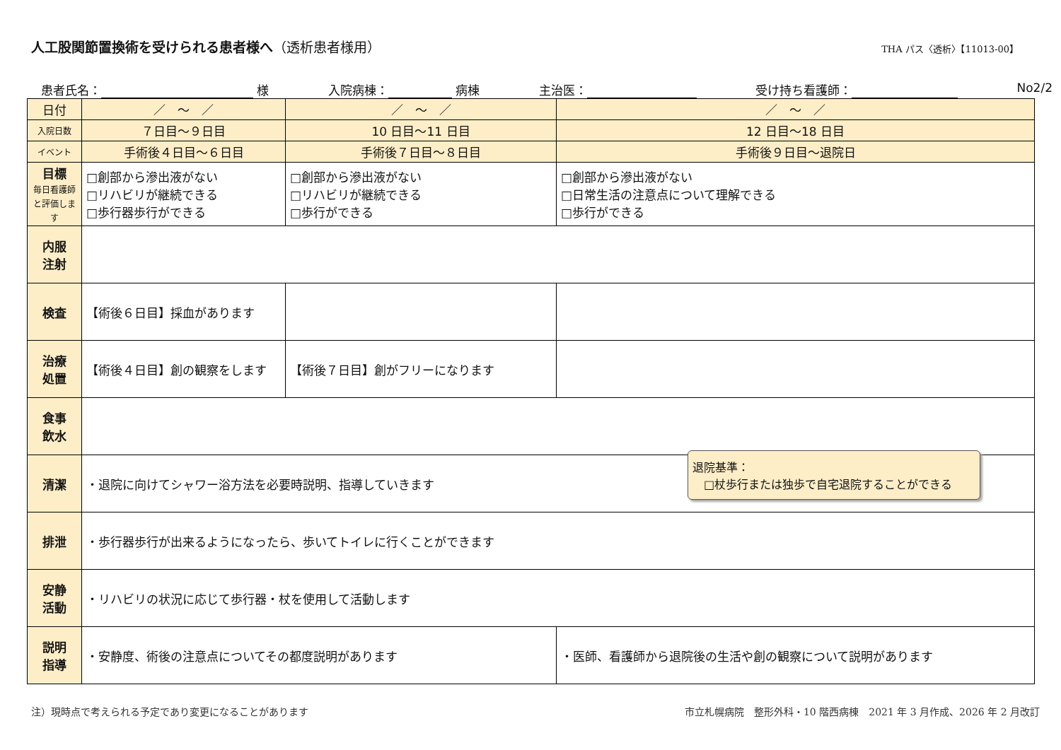人工股関節置換術を受けられる患者様へ（透析患者様用）
THA パス〈透析〉【11013-00】
患者氏名： 様 入院病棟： 病棟 主治医： 受け持ち看護師： No2/2
| 日付 | ／ ～ ／ | ／ ～ ／ | ／ ～ ／ |
| 入院日数 | ７日目～９日目 | 10 日目～11 日目 | 12 日目～18 日目 |
| イベント | 手術後４日目～６日目 | 手術後７日目～８日目 | 手術後９日目～退院日 |
| 目標 毎日看護師と評価します | □創部から滲出液がない □リハビリが継続できる □歩行器歩行ができる | □創部から滲出液がない □リハビリが継続できる □歩行ができる | □創部から滲出液がない □日常生活の注意点について理解できる □歩行ができる |
| 内服 注射 | | | |
| 検査 | 【術後６日目】採血があります | | |
| 治療 処置 | 【術後４日目】創の観察をします | 【術後７日目】創がフリーになります | |
| 食事 飲水 | | | |
| 清潔 | ・退院に向けてシャワー浴方法を必要時説明、指導していきます | | |
| 排泄 | ・歩行器歩行が出来るようになったら、歩いてトイレに行くことができます | | |
| 安静 活動 | ・リハビリの状況に応じて歩行器・杖を使用して活動します | | |
| 説明 指導 | ・安静度、術後の注意点についてその都度説明があります | | ・医師、看護師から退院後の生活や創の観察について説明があります |
退院基準：
　□杖歩行または独歩で自宅退院することができる
注）現時点で考えられる予定であり変更になることがあります
市立札幌病院　整形外科・10 階西病棟　2021 年 3 月作成、2026 年 2 月改訂